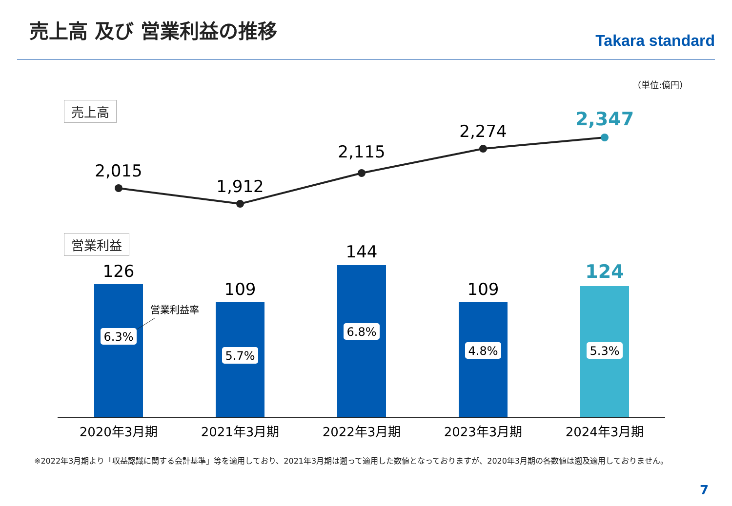売上高 及び 営業利益の推移
Takara standard
（単位:億円）
売上高
営業利益
2,015
1,912
2,115
2,274
2,347
126
109
144
109
124
6.3%
5.7%
6.8%
4.8%
5.3%
営業利益率
2020年3月期
2021年3月期
2022年3月期
2023年3月期
2024年3月期
※2022年3月期より「収益認識に関する会計基準」等を適用しており、2021年3月期は遡って適用した数値となっておりますが、2020年3月期の各数値は遡及適用しておりません。
7